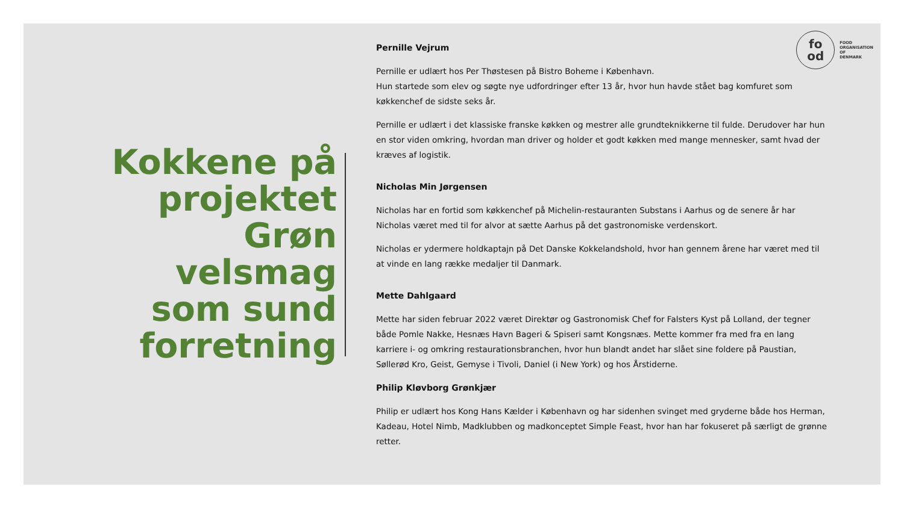Kokkene på
projektet
Grøn
velsmag
som sund
forretning
Pernille Vejrum
Pernille er udlært hos Per Thøstesen på Bistro Boheme i København.
Hun startede som elev og søgte nye udfordringer efter 13 år, hvor hun havde stået bag komfuret som køkkenchef de sidste seks år.
Pernille er udlært i det klassiske franske køkken og mestrer alle grundteknikkerne til fulde. Derudover har hun en stor viden omkring, hvordan man driver og holder et godt køkken med mange mennesker, samt hvad der kræves af logistik.
Nicholas Min Jørgensen
Nicholas har en fortid som køkkenchef på Michelin-restauranten Substans i Aarhus og de senere år har Nicholas været med til for alvor at sætte Aarhus på det gastronomiske verdenskort.
Nicholas er ydermere holdkaptajn på Det Danske Kokkelandshold, hvor han gennem årene har været med til at vinde en lang række medaljer til Danmark.
Mette Dahlgaard
Mette har siden februar 2022 været Direktør og Gastronomisk Chef for Falsters Kyst på Lolland, der tegner både Pomle Nakke, Hesnæs Havn Bageri & Spiseri samt Kongsnæs. Mette kommer fra med fra en lang karriere i- og omkring restaurationsbranchen, hvor hun blandt andet har slået sine foldere på Paustian, Søllerød Kro, Geist, Gemyse i Tivoli, Daniel (i New York) og hos Årstiderne.
Philip Kløvborg Grønkjær
Philip er udlært hos Kong Hans Kælder i København og har sidenhen svinget med gryderne både hos Herman, Kadeau, Hotel Nimb, Madklubben og madkonceptet Simple Feast, hvor han har fokuseret på særligt de grønne retter.
fo
od
FOOD
ORGANISATION
OF
DENMARK